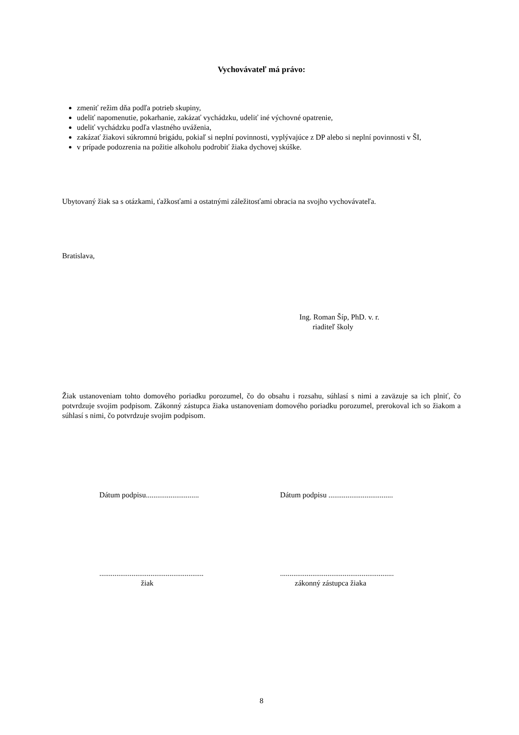Vychovávateľ má právo:
zmeniť režim dňa podľa potrieb skupiny,
udeliť napomenutie, pokarhanie, zakázať vychádzku, udeliť iné výchovné opatrenie,
udeliť vychádzku podľa vlastného uváženia,
zakázať žiakovi súkromnú brigádu, pokiaľ si neplní povinnosti, vyplývajúce z DP alebo si neplní povinnosti v ŠI,
v prípade podozrenia na požitie alkoholu podrobiť žiaka dychovej skúške.
Ubytovaný žiak sa s otázkami, ťažkosťami a ostatnými záležitosťami obracia na svojho vychovávateľa.
Bratislava,
Ing. Roman Šíp, PhD. v. r.
riaditeľ školy
Žiak ustanoveniam tohto domového poriadku porozumel, čo do obsahu i rozsahu, súhlasí s nimi a zaväzuje sa ich plniť, čo potvrdzuje svojim podpisom. Zákonný zástupca žiaka ustanoveniam domového poriadku porozumel, prerokoval ich so žiakom a súhlasí s nimi, čo potvrdzuje svojim podpisom.
Dátum podpisu............................ Dátum podpisu ..................................
.......................................................
žiak
............................................................
zákonný zástupca žiaka
8